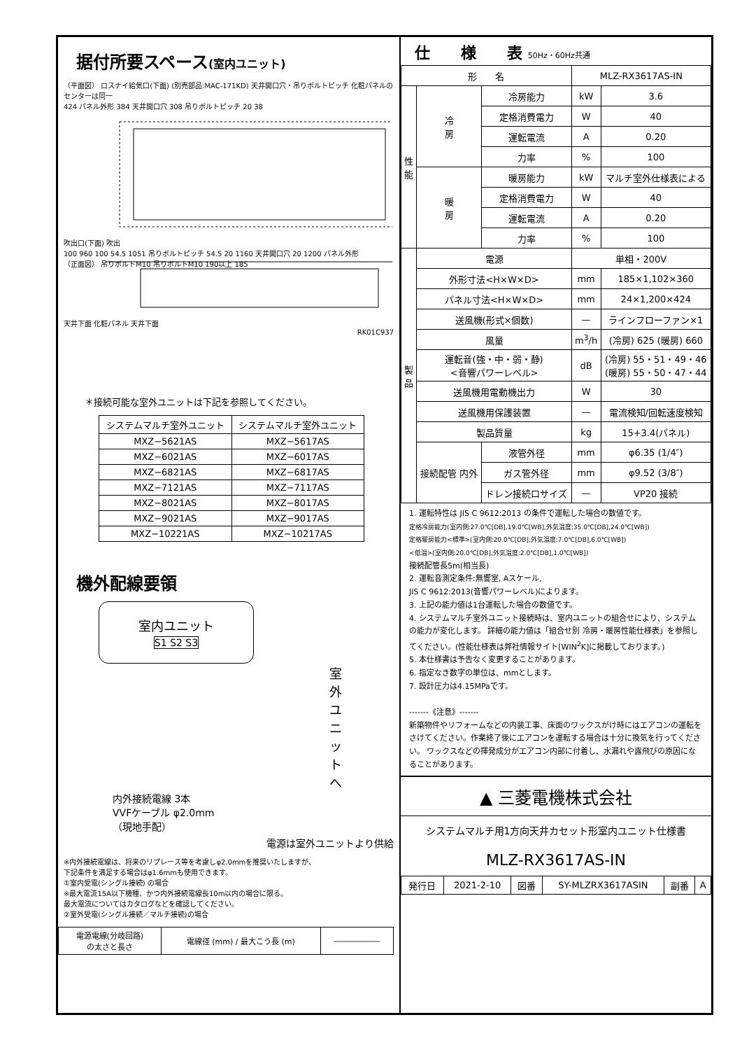据付所要スペース(室内ユニット)
（平面図） ロスナイ給気口(下面) (別売部品:MAC-171KD) 天井開口穴・吊りボルトピッチ 化粧パネルのセンターは同一
424 パネル外形 384 天井開口穴 308 吊りボルトピッチ 20 38
吹出口(下面) 吹出
100 960 100 54.5 1051 吊りボルトピッチ 54.5 20 1160 天井開口穴 20 1200 パネル外形
（正面図） 吊りボルトM10 吊りボルトM10 190以上 185
天井下面 化粧パネル 天井下面
RK01C937
＊接続可能な室外ユニットは下記を参照してください。
| システムマルチ室外ユニット | システムマルチ室外ユニット |
| --- | --- |
| MXZ−5621AS | MXZ−5617AS |
| MXZ−6021AS | MXZ−6017AS |
| MXZ−6821AS | MXZ−6817AS |
| MXZ−7121AS | MXZ−7117AS |
| MXZ−8021AS | MXZ−8017AS |
| MXZ−9021AS | MXZ−9017AS |
| MXZ−10221AS | MXZ−10217AS |
機外配線要領
室内ユニット
S1 S2 S3
室外ユニットへ
内外接続電線 3本
VVFケーブル φ2.0mm
（現地手配）
電源は室外ユニットより供給
※内外接続電線は、将来のリプレース等を考慮しφ2.0mmを推奨いたしますが、
下記条件を満足する場合はφ1.6mmも使用できます。
①室内受電(シングル接続) の場合
※最大電流15A以下機種、かつ内外接続電線長10m以内の場合に限る。
最大電流についてはカタログなどを確認してください。
②室外受電(シングル接続／マルチ接続)の場合
| 電源電線(分岐回路) の太さと長さ | 電線径 (mm) / 最大こう長 (m) | ―――――― |
仕　　様　　表 50Hz・60Hz共通
| 形 名 | | | MLZ-RX3617AS-IN | |
| 性 能 | 冷 房 | 冷房能力 | kW | 3.6 |
| | | 定格消費電力 | W | 40 |
| | | 運転電流 | A | 0.20 |
| | | 力率 | % | 100 |
| | 暖 房 | 暖房能力 | kW | マルチ室外仕様表による |
| | | 定格消費電力 | W | 40 |
| | | 運転電流 | A | 0.20 |
| | | 力率 | % | 100 |
| 製 品 | 電源 | | 単相・200V | |
| | 外形寸法<H×W×D> | | mm | 185×1,102×360 |
| | パネル寸法<H×W×D> | | mm | 24×1,200×424 |
| | 送風機(形式×個数) | | — | ラインフローファン×1 |
| | 風量 | | m<sup>3</sup>/h | (冷房) 625 (暖房) 660 |
| | 運転音(強・中・弱・静) <音響パワーレベル> | | dB | (冷房) 55・51・49・46 (暖房) 55・50・47・44 |
| | 送風機用電動機出力 | | W | 30 |
| | 送風機用保護装置 | | — | 電流検知/回転速度検知 |
| | 製品質量 | | kg | 15+3.4(パネル) |
| | 接続配管 内外 | 液管外径 | mm | φ6.35 (1/4″) |
| | | ガス管外径 | mm | φ9.52 (3/8″) |
| | | ドレン接続口サイズ | — | VP20 接続 |
1. 運転特性は JIS C 9612:2013 の条件で運転した場合の数値です。
定格冷房能力(室内側:27.0℃[DB],19.0℃[WB],外気温度:35.0℃[DB],24.0℃[WB])
定格暖房能力<標準>(室内側:20.0℃[DB],外気温度:7.0℃[DB],6.0℃[WB])
<低温>(室内側:20.0℃[DB],外気温度:2.0℃[DB],1.0℃[WB])
接続配管長5m(相当長)
2. 運転音測定条件:無響室, Aスケール,
JIS C 9612:2013(音響パワーレベル)によります。
3. 上記の能力値は1台運転した場合の数値です。
4. システムマルチ室外ユニット接続時は、室内ユニットの組合せにより、システムの能力が変化します。 詳細の能力値は「組合せ別 冷房・暖房性能仕様表」を参照してください。(性能仕様表は弊社情報サイト[WIN<sup>2</sup>K]に掲載しております。)
5. 本仕様書は予告なく変更することがあります。
6. 指定なき数字の単位は、mmとします。
7. 設計圧力は4.15MPaです。
-------《注意》-------
新築物件やリフォームなどの内装工事、床面のワックスがけ時にはエアコンの運転をさけてください。作業終了後にエアコンを運転する場合は十分に換気を行ってください。 ワックスなどの揮発成分がエアコン内部に付着し、水漏れや露飛びの原因になることがあります。
▲ 三菱電機株式会社
システムマルチ用1方向天井カセット形室内ユニット仕様書
MLZ-RX3617AS-IN
| 発行日 | 2021-2-10 | 図番 | SY-MLZRX3617ASIN | 副番 | A |